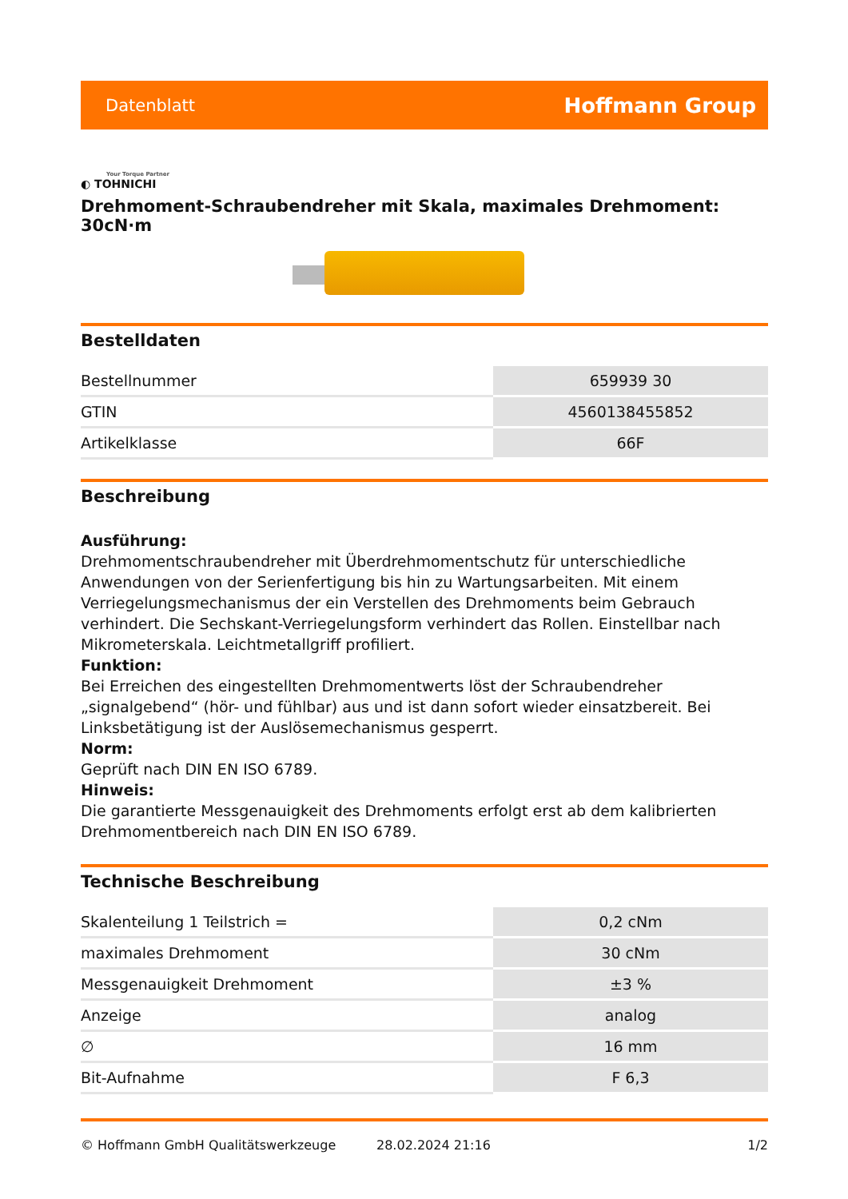Datenblatt Hoffmann Group
Your Torque Partner
◐ TOHNICHI
Drehmoment-Schraubendreher mit Skala, maximales Drehmoment: 30cN·m
Bestelldaten
| Bestellnummer | 659939 30 |
| GTIN | 4560138455852 |
| Artikelklasse | 66F |
Beschreibung
Ausführung:
Drehmomentschraubendreher mit Überdrehmomentschutz für unterschiedliche Anwendungen von der Serienfertigung bis hin zu Wartungsarbeiten. Mit einem Verriegelungsmechanismus der ein Verstellen des Drehmoments beim Gebrauch verhindert. Die Sechskant-Verriegelungsform verhindert das Rollen. Einstellbar nach Mikrometerskala. Leichtmetallgriff profiliert.
Funktion:
Bei Erreichen des eingestellten Drehmomentwerts löst der Schraubendreher „signalgebend“ (hör- und fühlbar) aus und ist dann sofort wieder einsatzbereit. Bei Linksbetätigung ist der Auslösemechanismus gesperrt.
Norm:
Geprüft nach DIN EN ISO 6789.
Hinweis:
Die garantierte Messgenauigkeit des Drehmoments erfolgt erst ab dem kalibrierten Drehmomentbereich nach DIN EN ISO 6789.
Technische Beschreibung
| Skalenteilung 1 Teilstrich = | 0,2 cNm |
| maximales Drehmoment | 30 cNm |
| Messgenauigkeit Drehmoment | ±3 % |
| Anzeige | analog |
| ∅ | 16 mm |
| Bit-Aufnahme | F 6,3 |
© Hoffmann GmbH Qualitätswerkzeuge 28.02.2024 21:16 1/2